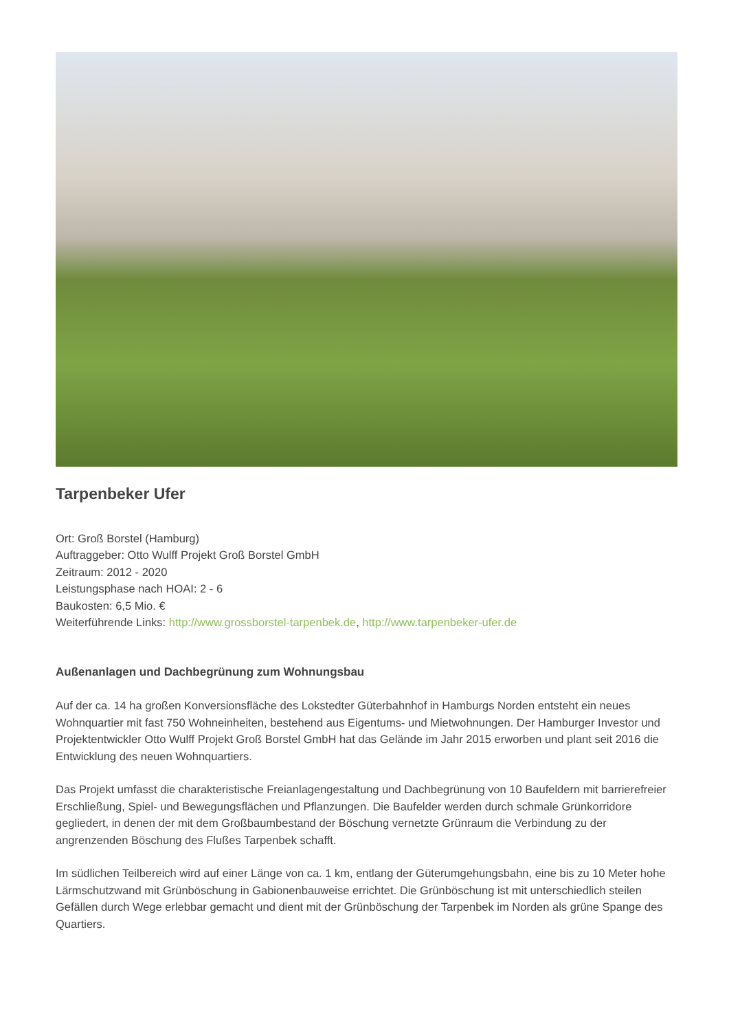Tarpenbeker Ufer
Ort: Groß Borstel (Hamburg)
Auftraggeber: Otto Wulff Projekt Groß Borstel GmbH
Zeitraum: 2012 - 2020
Leistungsphase nach HOAI: 2 - 6
Baukosten: 6,5 Mio. €
Weiterführende Links: http://www.grossborstel-tarpenbek.de, http://www.tarpenbeker-ufer.de
Außenanlagen und Dachbegrünung zum Wohnungsbau
Auf der ca. 14 ha großen Konversionsfläche des Lokstedter Güterbahnhof in Hamburgs Norden entsteht ein neues Wohnquartier mit fast 750 Wohneinheiten, bestehend aus Eigentums- und Mietwohnungen. Der Hamburger Investor und Projektentwickler Otto Wulff Projekt Groß Borstel GmbH hat das Gelände im Jahr 2015 erworben und plant seit 2016 die Entwicklung des neuen Wohnquartiers.
Das Projekt umfasst die charakteristische Freianlagengestaltung und Dachbegrünung von 10 Baufeldern mit barrierefreier Erschließung, Spiel- und Bewegungsflächen und Pflanzungen. Die Baufelder werden durch schmale Grünkorridore gegliedert, in denen der mit dem Großbaumbestand der Böschung vernetzte Grünraum die Verbindung zu der angrenzenden Böschung des Flußes Tarpenbek schafft.
Im südlichen Teilbereich wird auf einer Länge von ca. 1 km, entlang der Güterumgehungsbahn, eine bis zu 10 Meter hohe Lärmschutzwand mit Grünböschung in Gabionenbauweise errichtet. Die Grünböschung ist mit unterschiedlich steilen Gefällen durch Wege erlebbar gemacht und dient mit der Grünböschung der Tarpenbek im Norden als grüne Spange des Quartiers.